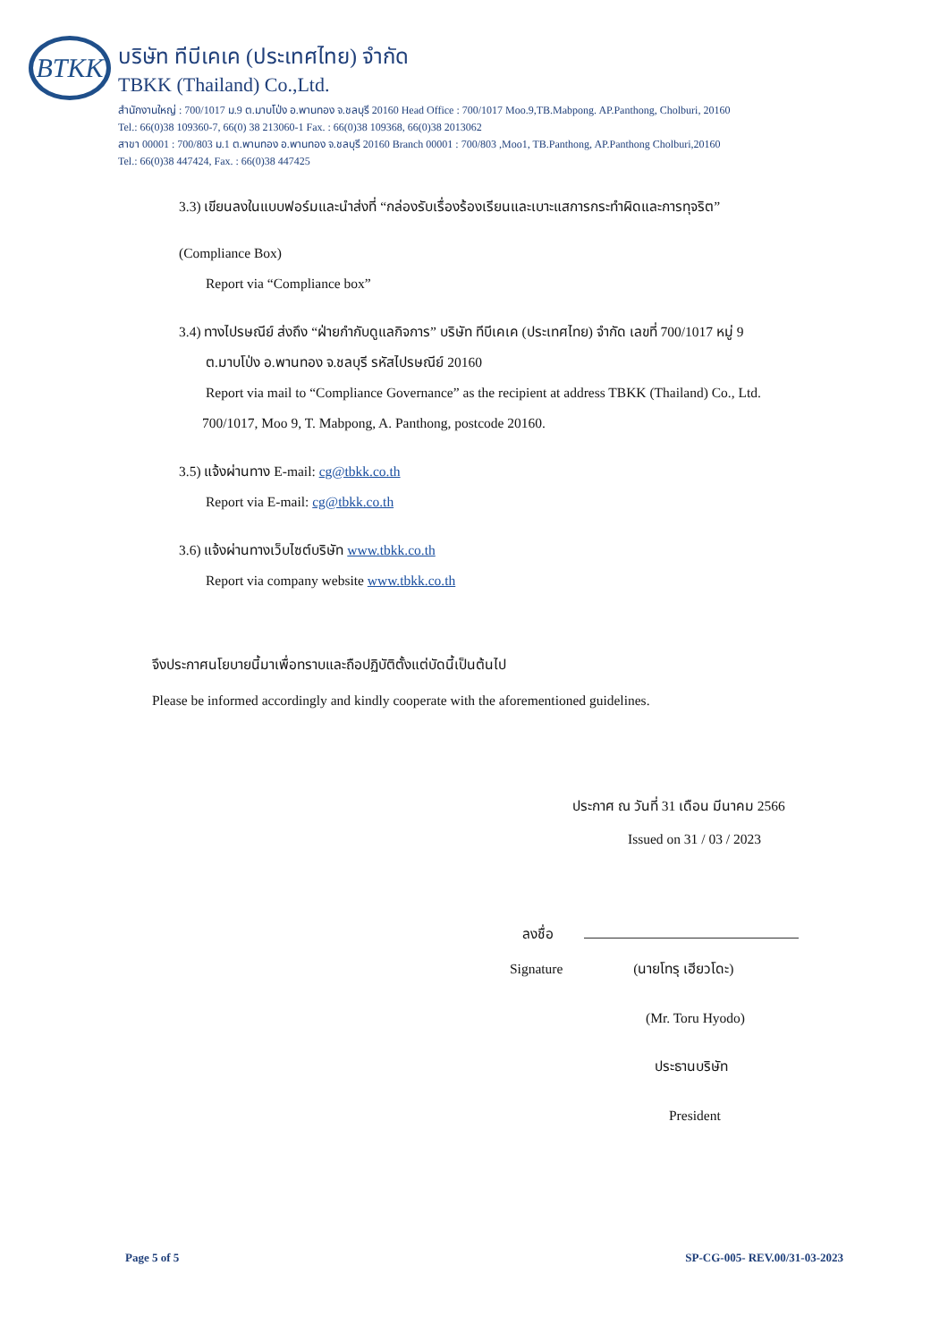BTKK
บริษัท ทีบีเคเค (ประเทศไทย) จำกัด
TBKK (Thailand) Co.,Ltd.
สำนักงานใหญ่ : 700/1017 ม.9 ต.มาบโป่ง อ.พานทอง จ.ชลบุรี 20160 Head Office : 700/1017 Moo.9,TB.Mabpong. AP.Panthong, Cholburi, 20160
Tel.: 66(0)38 109360-7, 66(0) 38 213060-1 Fax. : 66(0)38 109368, 66(0)38 2013062
สาขา 00001 : 700/803 ม.1 ต.พานทอง อ.พานทอง จ.ชลบุรี 20160 Branch 00001 : 700/803 ,Moo1, TB.Panthong, AP.Panthong Cholburi,20160
Tel.: 66(0)38 447424, Fax. : 66(0)38 447425
3.3) เขียนลงในแบบฟอร์มและนำส่งที่ “กล่องรับเรื่องร้องเรียนและเบาะแสการกระทำผิดและการทุจริต”
(Compliance Box)
Report via “Compliance box”
3.4) ทางไปรษณีย์ ส่งถึง “ฝ่ายกำกับดูแลกิจการ” บริษัท ทีบีเคเค (ประเทศไทย) จำกัด เลขที่ 700/1017 หมู่ 9
ต.มาบโป่ง อ.พานทอง จ.ชลบุรี รหัสไปรษณีย์ 20160
Report via mail to “Compliance Governance” as the recipient at address TBKK (Thailand) Co., Ltd.
700/1017, Moo 9, T. Mabpong, A. Panthong, postcode 20160.
3.5) แจ้งผ่านทาง E-mail: cg@tbkk.co.th
Report via E-mail: cg@tbkk.co.th
3.6) แจ้งผ่านทางเว็บไซต์บริษัท www.tbkk.co.th
Report via company website www.tbkk.co.th
จึงประกาศนโยบายนี้มาเพื่อทราบและถือปฏิบัติตั้งแต่บัดนี้เป็นต้นไป
Please be informed accordingly and kindly cooperate with the aforementioned guidelines.
ประกาศ ณ วันที่ 31 เดือน มีนาคม 2566
Issued on 31 / 03 / 2023
ลงชื่อ
Signature (นายโทรุ เฮียวโดะ)
(Mr. Toru Hyodo)
ประธานบริษัท
President
Page 5 of 5 SP-CG-005- REV.00/31-03-2023